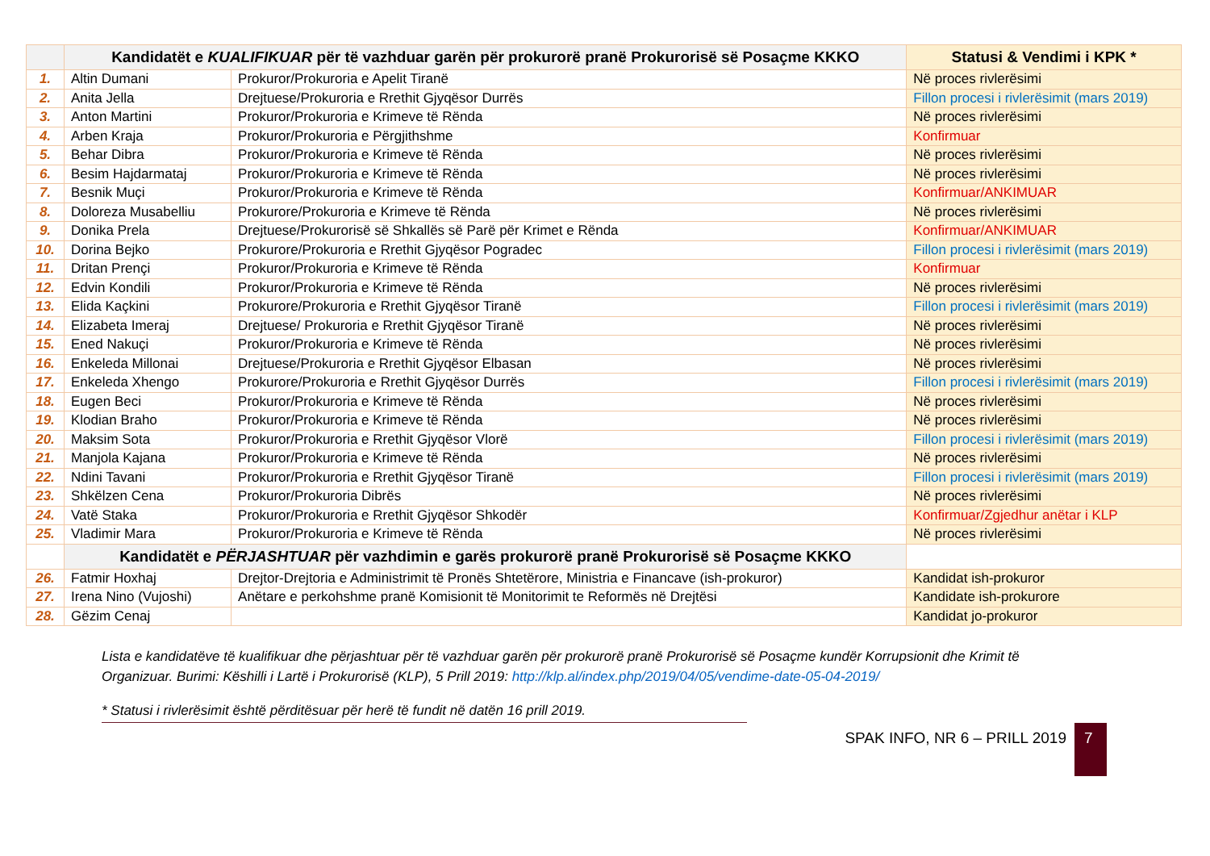| | Kandidatët e KUALIFIKUAR për të vazhduar garën për prokurorë pranë Prokurorisë së Posaçme KKKO | | Statusi & Vendimi i KPK * |
| --- | --- | --- | --- |
| 1. | Altin Dumani | Prokuror/Prokuroria e Apelit Tiranë | Në proces rivlerësimi |
| 2. | Anita Jella | Drejtuese/Prokuroria e Rrethit Gjyqësor Durrës | Fillon procesi i rivlerësimit (mars 2019) |
| 3. | Anton Martini | Prokuror/Prokuroria e Krimeve të Rënda | Në proces rivlerësimi |
| 4. | Arben Kraja | Prokuror/Prokuroria e Përgjithshme | Konfirmuar |
| 5. | Behar Dibra | Prokuror/Prokuroria e Krimeve të Rënda | Në proces rivlerësimi |
| 6. | Besim Hajdarmataj | Prokuror/Prokuroria e Krimeve të Rënda | Në proces rivlerësimi |
| 7. | Besnik Muçi | Prokuror/Prokuroria e Krimeve të Rënda | Konfirmuar/ANKIMUAR |
| 8. | Doloreza Musabelliu | Prokurore/Prokuroria e Krimeve të Rënda | Në proces rivlerësimi |
| 9. | Donika Prela | Drejtuese/Prokurorisë së Shkallës së Parë për Krimet e Rënda | Konfirmuar/ANKIMUAR |
| 10. | Dorina Bejko | Prokurore/Prokuroria e Rrethit Gjyqësor Pogradec | Fillon procesi i rivlerësimit (mars 2019) |
| 11. | Dritan Prençi | Prokuror/Prokuroria e Krimeve të Rënda | Konfirmuar |
| 12. | Edvin Kondili | Prokuror/Prokuroria e Krimeve të Rënda | Në proces rivlerësimi |
| 13. | Elida Kaçkini | Prokurore/Prokuroria e Rrethit Gjyqësor Tiranë | Fillon procesi i rivlerësimit (mars 2019) |
| 14. | Elizabeta Imeraj | Drejtuese/ Prokuroria e Rrethit Gjyqësor Tiranë | Në proces rivlerësimi |
| 15. | Ened Nakuçi | Prokuror/Prokuroria e Krimeve të Rënda | Në proces rivlerësimi |
| 16. | Enkeleda Millonai | Drejtuese/Prokuroria e Rrethit Gjyqësor Elbasan | Në proces rivlerësimi |
| 17. | Enkeleda Xhengo | Prokurore/Prokuroria e Rrethit Gjyqësor Durrës | Fillon procesi i rivlerësimit (mars 2019) |
| 18. | Eugen Beci | Prokuror/Prokuroria e Krimeve të Rënda | Në proces rivlerësimi |
| 19. | Klodian Braho | Prokuror/Prokuroria e Krimeve të Rënda | Në proces rivlerësimi |
| 20. | Maksim Sota | Prokuror/Prokuroria e Rrethit Gjyqësor Vlorë | Fillon procesi i rivlerësimit (mars 2019) |
| 21. | Manjola Kajana | Prokuror/Prokuroria e Krimeve të Rënda | Në proces rivlerësimi |
| 22. | Ndini Tavani | Prokuror/Prokuroria e Rrethit Gjyqësor Tiranë | Fillon procesi i rivlerësimit (mars 2019) |
| 23. | Shkëlzen Cena | Prokuror/Prokuroria Dibrës | Në proces rivlerësimi |
| 24. | Vatë Staka | Prokuror/Prokuroria e Rrethit Gjyqësor Shkodër | Konfirmuar/Zgjedhur anëtar i KLP |
| 25. | Vladimir Mara | Prokuror/Prokuroria e Krimeve të Rënda | Në proces rivlerësimi |
| | Kandidatët e PËRJASHTUAR për vazhdimin e garës prokurorë pranë Prokurorisë së Posaçme KKKO | | |
| 26. | Fatmir Hoxhaj | Drejtor-Drejtoria e Administrimit të Pronës Shtetërore, Ministria e Financave (ish-prokuror) | Kandidat ish-prokuror |
| 27. | Irena Nino (Vujoshi) | Anëtare e perkohshme pranë Komisionit të Monitorimit te Reformës në Drejtësi | Kandidate ish-prokurore |
| 28. | Gëzim Cenaj | | Kandidat jo-prokuror |
Lista e kandidatëve të kualifikuar dhe përjashtuar për të vazhduar garën për prokurorë pranë Prokurorisë së Posaçme kundër Korrupsionit dhe Krimit të Organizuar. Burimi: Këshilli i Lartë i Prokurorisë (KLP), 5 Prill 2019: http://klp.al/index.php/2019/04/05/vendime-date-05-04-2019/
* Statusi i rivlerësimit është përditësuar për herë të fundit në datën 16 prill 2019.
SPAK INFO, NR 6 – PRILL 2019
7